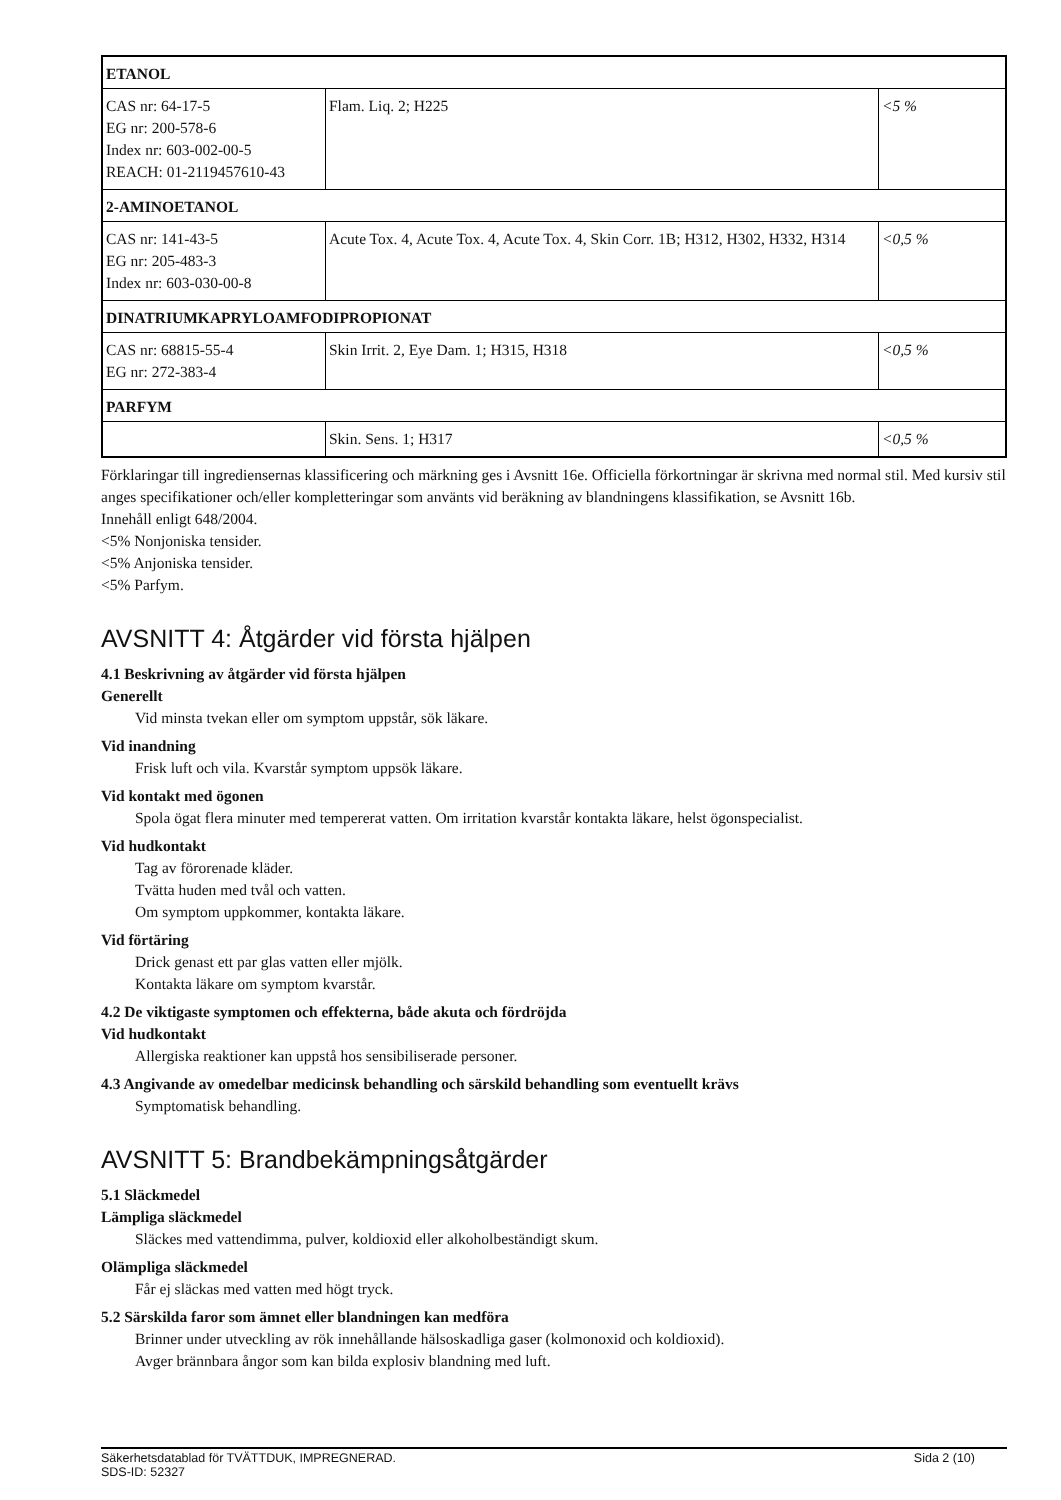| ETANOL | | |
| CAS nr: 64-17-5 EG nr: 200-578-6 Index nr: 603-002-00-5 REACH: 01-2119457610-43 | Flam. Liq. 2; H225 | <5 % |
| 2-AMINOETANOL | | |
| CAS nr: 141-43-5 EG nr: 205-483-3 Index nr: 603-030-00-8 | Acute Tox. 4, Acute Tox. 4, Acute Tox. 4, Skin Corr. 1B; H312, H302, H332, H314 | <0,5 % |
| DINATRIUMKAPRYLOAMFODIPROPIONAT | | |
| CAS nr: 68815-55-4 EG nr: 272-383-4 | Skin Irrit. 2, Eye Dam. 1; H315, H318 | <0,5 % |
| PARFYM | | |
| | Skin. Sens. 1; H317 | <0,5 % |
Förklaringar till ingrediensernas klassificering och märkning ges i Avsnitt 16e. Officiella förkortningar är skrivna med normal stil. Med kursiv stil anges specifikationer och/eller kompletteringar som använts vid beräkning av blandningens klassifikation, se Avsnitt 16b.
Innehåll enligt 648/2004.
<5% Nonjoniska tensider.
<5% Anjoniska tensider.
<5% Parfym.
AVSNITT 4: Åtgärder vid första hjälpen
4.1 Beskrivning av åtgärder vid första hjälpen
Generellt
Vid minsta tvekan eller om symptom uppstår, sök läkare.
Vid inandning
Frisk luft och vila. Kvarstår symptom uppsök läkare.
Vid kontakt med ögonen
Spola ögat flera minuter med tempererat vatten. Om irritation kvarstår kontakta läkare, helst ögonspecialist.
Vid hudkontakt
Tag av förorenade kläder.
Tvätta huden med tvål och vatten.
Om symptom uppkommer, kontakta läkare.
Vid förtäring
Drick genast ett par glas vatten eller mjölk.
Kontakta läkare om symptom kvarstår.
4.2 De viktigaste symptomen och effekterna, både akuta och fördröjda
Vid hudkontakt
Allergiska reaktioner kan uppstå hos sensibiliserade personer.
4.3 Angivande av omedelbar medicinsk behandling och särskild behandling som eventuellt krävs
Symptomatisk behandling.
AVSNITT 5: Brandbekämpningsåtgärder
5.1 Släckmedel
Lämpliga släckmedel
Släckes med vattendimma, pulver, koldioxid eller alkoholbeständigt skum.
Olämpliga släckmedel
Får ej släckas med vatten med högt tryck.
5.2 Särskilda faror som ämnet eller blandningen kan medföra
Brinner under utveckling av rök innehållande hälsoskadliga gaser (kolmonoxid och koldioxid).
Avger brännbara ångor som kan bilda explosiv blandning med luft.
Säkerhetsdatablad för TVÄTTDUK, IMPREGNERAD. Sida 2 (10)
SDS-ID: 52327